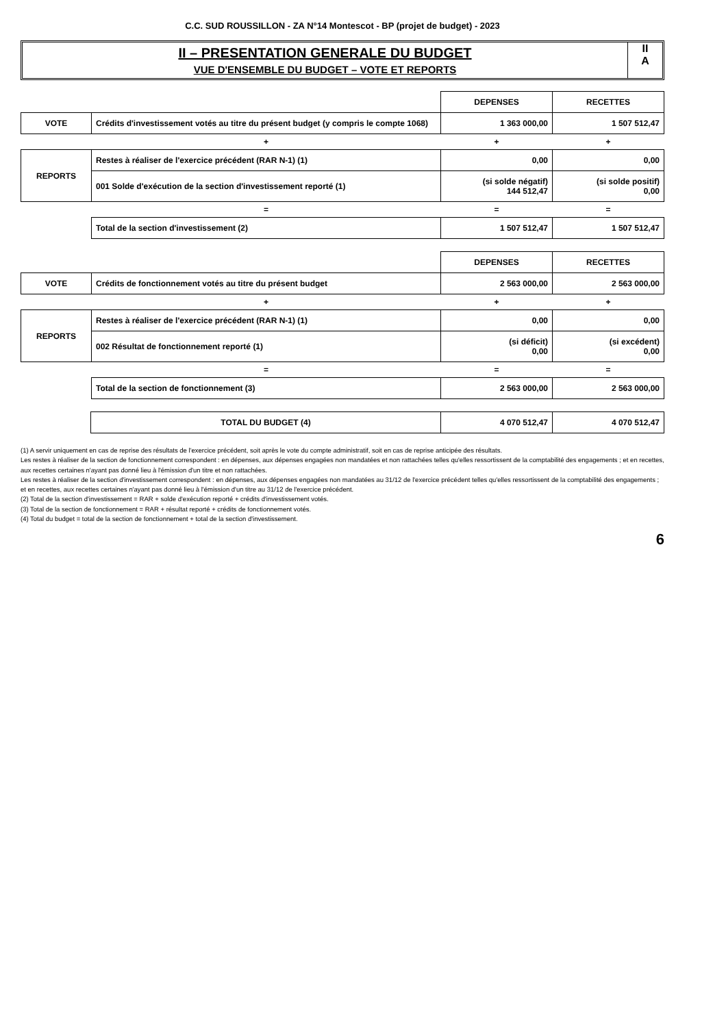C.C. SUD ROUSSILLON - ZA N°14 Montescot - BP (projet de budget) - 2023
II – PRESENTATION GENERALE DU BUDGET
VUE D'ENSEMBLE DU BUDGET – VOTE ET REPORTS
II
A
| | | DEPENSES | RECETTES |
| --- | --- | --- | --- |
| VOTE | Crédits d'investissement votés au titre du présent budget (y compris le compte 1068) | 1 363 000,00 | 1 507 512,47 |
| | + | + | + |
| REPORTS | Restes à réaliser de l'exercice précédent (RAR N-1) (1) | 0,00 | 0,00 |
| | 001 Solde d'exécution de la section d'investissement reporté (1) | (si solde négatif) 144 512,47 | (si solde positif) 0,00 |
| | = | = | = |
| | Total de la section d'investissement (2) | 1 507 512,47 | 1 507 512,47 |
| | | DEPENSES | RECETTES |
| --- | --- | --- | --- |
| VOTE | Crédits de fonctionnement votés au titre du présent budget | 2 563 000,00 | 2 563 000,00 |
| | + | + | + |
| REPORTS | Restes à réaliser de l'exercice précédent (RAR N-1) (1) | 0,00 | 0,00 |
| | 002 Résultat de fonctionnement reporté (1) | (si déficit) 0,00 | (si excédent) 0,00 |
| | = | = | = |
| | Total de la section de fonctionnement (3) | 2 563 000,00 | 2 563 000,00 |
| | TOTAL DU BUDGET (4) | 4 070 512,47 | 4 070 512,47 |
(1) A servir uniquement en cas de reprise des résultats de l'exercice précédent, soit après le vote du compte administratif, soit en cas de reprise anticipée des résultats.
Les restes à réaliser de la section de fonctionnement correspondent : en dépenses, aux dépenses engagées non mandatées et non rattachées telles qu'elles ressortissent de la comptabilité des engagements ; et en recettes, aux recettes certaines n'ayant pas donné lieu à l'émission d'un titre et non rattachées.
Les restes à réaliser de la section d'investissement correspondent : en dépenses, aux dépenses engagées non mandatées au 31/12 de l'exercice précédent telles qu'elles ressortissent de la comptabilité des engagements ; et en recettes, aux recettes certaines n'ayant pas donné lieu à l'émission d'un titre au 31/12 de l'exercice précédent.
(2) Total de la section d'investissement = RAR + solde d'exécution reporté + crédits d'investissement votés.
(3) Total de la section de fonctionnement = RAR + résultat reporté + crédits de fonctionnement votés.
(4) Total du budget = total de la section de fonctionnement + total de la section d'investissement.
6